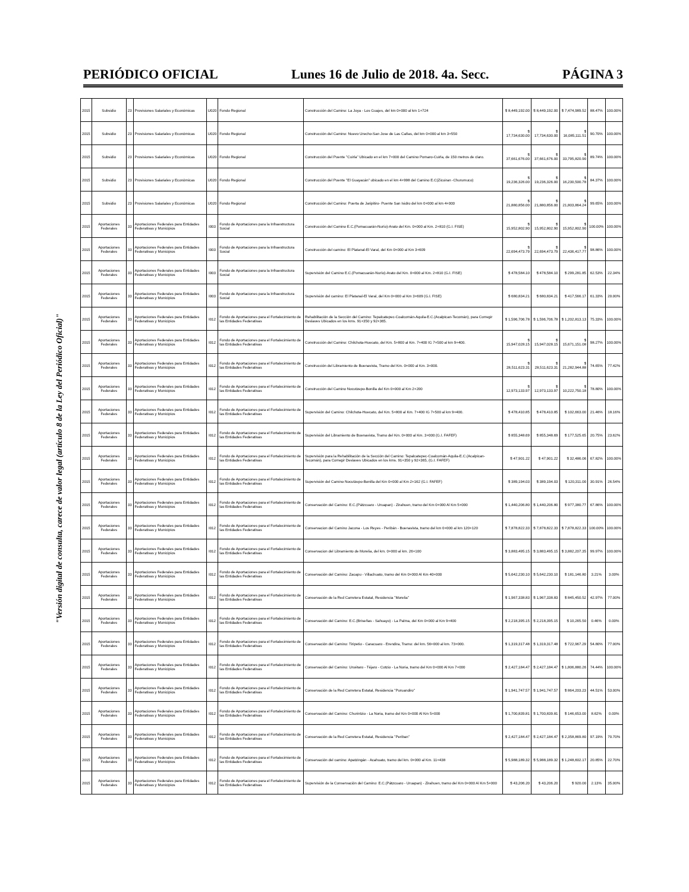PERIÓDICO OFICIAL Lunes 16 de Julio de 2018. 4a. Secc. PÁGINA 3
"Versión digital de consulta, carece de valor legal (artículo 8 de la Ley del Periódico Oficial)"
| 2015 | Subsidio | 23 | Provisiones Salariales y Económicas | U020 | Fondo Regional | Construcción del Camino: La Joya - Los Guajes, del km 0+000 al km 1+724 | $ 8,449,192.00 | $ 8,449,192.00 | $ 7,474,989.52 | 88.47% | 100.00% |
| 2015 | Subsidio | 23 | Provisiones Salariales y Económicas | U020 | Fondo Regional | Construcción del Camino: Nuevo Urecho-San Jose de Las Cañas, del km 0+000 al km 3+550 | $ 17,734,630.00 | $ 17,734,630.00 | $ 16,085,111.51 | 90.70% | 100.00% |
| 2015 | Subsidio | 23 | Provisiones Salariales y Económicas | U020 | Fondo Regional | Construcción del Puente "Cuirla" Ubicado en el km 7+000 del Camino Pomaro-Cuirla, de 150 metros de claro. | $ 37,661,676.00 | $ 37,661,676.00 | $ 33,795,820.90 | 89.74% | 100.00% |
| 2015 | Subsidio | 23 | Provisiones Salariales y Económicas | U020 | Fondo Regional | Construcción del Puente "El Guayacán" ubicado en el km 4+998 del Camino E.C(Zicuiran -Churumuco) | $ 19,236,326.00 | $ 19,236,326.00 | $ 16,230,500.78 | 84.37% | 100.00% |
| 2015 | Subsidio | 23 | Provisiones Salariales y Económicas | U020 | Fondo Regional | Construcción del Camino: Puerta de Jaripitiro- Puente San Isidro del km 0+000 al km 4+000 | $ 21,880,856.00 | $ 21,880,856.00 | $ 21,803,864.24 | 99.65% | 100.00% |
| 2015 | Aportaciones Federales | 33 | Aportaciones Federales para Entidades Federativas y Municipios | I003 | Fondo de Aportaciones para la Infraestructura Social | Construcción del Camino E.C.(Pomacuarán-Nurío)-Arato del Km. 0+000 al Km. 2+810 (G.I. FISE) | $ 15,952,802.90 | $ 15,952,802.90 | $ 15,952,802.90 | 100.00% | 100.00% |
| 2015 | Aportaciones Federales | 33 | Aportaciones Federales para Entidades Federativas y Municipios | I003 | Fondo de Aportaciones para la Infraestructura Social | Construcción del camino: El Platanal-El Varal, del Km 0+000 al Km 3+609 | $ 22,694,473.79 | $ 22,694,473.79 | $ 22,436,417.77 | 98.86% | 100.00% |
| 2015 | Aportaciones Federales | 33 | Aportaciones Federales para Entidades Federativas y Municipios | I003 | Fondo de Aportaciones para la Infraestructura Social | Supervisión del Camino E.C.(Pomacuarán-Nurío)-Arato del Km. 0+000 al Km. 2+810 (G.I. FISE) | $ 478,584.10 | $ 478,584.10 | $ 299,281.85 | 62.53% | 22.34% |
| 2015 | Aportaciones Federales | 33 | Aportaciones Federales para Entidades Federativas y Municipios | I003 | Fondo de Aportaciones para la Infraestructura Social | Supervisión del camino: El Platanal-El Varal, del Km 0+000 al Km 3+609 (G.I. FISE) | $ 680,834.21 | $ 680,834.21 | $ 417,566.17 | 61.33% | 20.00% |
| 2015 | Aportaciones Federales | 33 | Aportaciones Federales para Entidades Federativas y Municipios | I012 | Fondo de Aportaciones para el Fortalecimiento de las Entidades Federativas | Rehabilitación de la Sección del Camino: Tepalcatepec-Coalcomán-Aquila-E.C.(Acalpican-Tecomán), para Corregir Deslaves Ubicados en los kms. 91+350 y 92+365. | $ 1,596,706.78 | $ 1,596,706.78 | $ 1,202,813.13 | 75.33% | 100.00% |
| 2015 | Aportaciones Federales | 33 | Aportaciones Federales para Entidades Federativas y Municipios | I012 | Fondo de Aportaciones para el Fortalecimiento de las Entidades Federativas | Construcción del Camino: Chilchota-Huecato, del Km. 5+800 al Km. 7+400 IG 7+500 al km 9+400. | $ 15,947,028.15 | $ 15,947,028.15 | $ 15,671,151.08 | 98.27% | 100.00% |
| 2015 | Aportaciones Federales | 33 | Aportaciones Federales para Entidades Federativas y Municipios | I012 | Fondo de Aportaciones para el Fortalecimiento de las Entidades Federativas | Construcción del Libramiento de Buenavista, Tramo del Km. 0+000 al Km. 3+000. | $ 28,511,623.31 | $ 28,511,623.31 | $ 21,282,944.88 | 74.65% | 77.42% |
| 2015 | Aportaciones Federales | 33 | Aportaciones Federales para Entidades Federativas y Municipios | I012 | Fondo de Aportaciones para el Fortalecimiento de las Entidades Federativas | Construcción del Camino Nocutzepo-Bonilla del Km 0+000 al Km 2+200 | $ 12,973,133.97 | $ 12,973,133.97 | $ 10,222,750.18 | 78.80% | 100.00% |
| 2015 | Aportaciones Federales | 33 | Aportaciones Federales para Entidades Federativas y Municipios | I012 | Fondo de Aportaciones para el Fortalecimiento de las Entidades Federativas | Supervisión del Camino: Chilchota-Huecato, del Km. 5+800 al Km. 7+400 IG 7+500 al km 9+400. | $ 478,410.85 | $ 478,410.85 | $ 102,663.00 | 21.46% | 18.16% |
| 2015 | Aportaciones Federales | 33 | Aportaciones Federales para Entidades Federativas y Municipios | I012 | Fondo de Aportaciones para el Fortalecimiento de las Entidades Federativas | Supervisión del Libramiento de Buenavista, Tramo del Km. 0+000 al Km. 3+000 (G.I. FAFEF) | $ 855,348.69 | $ 855,348.69 | $ 177,525.65 | 20.75% | 23.62% |
| 2015 | Aportaciones Federales | 33 | Aportaciones Federales para Entidades Federativas y Municipios | I012 | Fondo de Aportaciones para el Fortalecimiento de las Entidades Federativas | Supervisión para la Rehabilitación de la Sección del Camino: Tepalcatepec-Coalcomán-Aquila-E.C.(Acalpican-Tecomán), para Corregir Deslaves Ubicados en los kms. 91+350 y 92+365, (G.I. FAFEF) | $ 47,901.22 | $ 47,901.22 | $ 32,486.06 | 67.82% | 100.00% |
| 2015 | Aportaciones Federales | 33 | Aportaciones Federales para Entidades Federativas y Municipios | I012 | Fondo de Aportaciones para el Fortalecimiento de las Entidades Federativas | Supervisión del Camino Nocutzepo-Bonilla del Km 0+000 al Km 2+162 (G.I. FAFEF) | $ 389,194.03 | $ 389,194.03 | $ 120,311.00 | 30.91% | 26.54% |
| 2015 | Aportaciones Federales | 33 | Aportaciones Federales para Entidades Federativas y Municipios | I012 | Fondo de Aportaciones para el Fortalecimiento de las Entidades Federativas | Conservación del Camino: E.C.(Pátzcuaro - Uruapan) - Zirahuen, tramo del Km 0+000 Al Km 5+000 | $ 1,440,206.80 | $ 1,440,206.80 | $ 977,380.77 | 67.86% | 100.00% |
| 2015 | Aportaciones Federales | 33 | Aportaciones Federales para Entidades Federativas y Municipios | I012 | Fondo de Aportaciones para el Fortalecimiento de las Entidades Federativas | Conservacion del Camino Jacona - Los Reyes - Peribán - Buenavista, tramo del km 0+000 al km 120+120 | $ 7,878,822.33 | $ 7,878,822.33 | $ 7,878,822.33 | 100.00% | 100.00% |
| 2015 | Aportaciones Federales | 33 | Aportaciones Federales para Entidades Federativas y Municipios | I012 | Fondo de Aportaciones para el Fortalecimiento de las Entidades Federativas | Conservacion del Libramiento de Morelia, del km. 0+000 al km. 26+100 | $ 3,883,495.15 | $ 3,883,495.15 | $ 3,882,207.35 | 99.97% | 100.00% |
| 2015 | Aportaciones Federales | 33 | Aportaciones Federales para Entidades Federativas y Municipios | I012 | Fondo de Aportaciones para el Fortalecimiento de las Entidades Federativas | Conservación del Camino: Zacapu - Villachuato, tramo del Km 0+000 Al Km 40+000 | $ 5,642,230.10 | $ 5,642,230.10 | $ 181,146.80 | 3.21% | 3.00% |
| 2015 | Aportaciones Federales | 33 | Aportaciones Federales para Entidades Federativas y Municipios | I012 | Fondo de Aportaciones para el Fortalecimiento de las Entidades Federativas | Conservación de la Red Carretera Estatal, Residencia "Morelia" | $ 1,967,338.83 | $ 1,967,338.83 | $ 845,450.52 | 42.97% | 77.00% |
| 2015 | Aportaciones Federales | 33 | Aportaciones Federales para Entidades Federativas y Municipios | I012 | Fondo de Aportaciones para el Fortalecimiento de las Entidades Federativas | Conservación del Camino: E.C.(Briseñas - Sahuayo) - La Palma, del Km 0+000 al Km 9+400 | $ 2,218,395.15 | $ 2,218,395.15 | $ 10,265.50 | 0.46% | 0.00% |
| 2015 | Aportaciones Federales | 33 | Aportaciones Federales para Entidades Federativas y Municipios | I012 | Fondo de Aportaciones para el Fortalecimiento de las Entidades Federativas | Conservación del Camino: Tiripetio - Caracuaro - Erendira, Tramo: del km. 56+000 al km. 73+000. | $ 1,319,317.48 | $ 1,319,317.48 | $ 722,967.29 | 54.80% | 77.00% |
| 2015 | Aportaciones Federales | 33 | Aportaciones Federales para Entidades Federativas y Municipios | I012 | Fondo de Aportaciones para el Fortalecimiento de las Entidades Federativas | Conservación del Camino: Uruétaro - Téjaro - Cotzio - La Noria, tramo del Km 0+000 Al Km 7+000 | $ 2,427,184.47 | $ 2,427,184.47 | $ 1,806,880.26 | 74.44% | 100.00% |
| 2015 | Aportaciones Federales | 33 | Aportaciones Federales para Entidades Federativas y Municipios | I012 | Fondo de Aportaciones para el Fortalecimiento de las Entidades Federativas | Conservación de la Red Carretera Estatal, Residencia "Puruandiro" | $ 1,941,747.57 | $ 1,941,747.57 | $ 864,203.23 | 44.51% | 53.00% |
| 2015 | Aportaciones Federales | 33 | Aportaciones Federales para Entidades Federativas y Municipios | I012 | Fondo de Aportaciones para el Fortalecimiento de las Entidades Federativas | Conservación del Camino: Churintzio - La Noria, tramo del Km 0+000 Al Km 5+000 | $ 1,700,839.81 | $ 1,700,839.81 | $ 146,653.00 | 8.62% | 0.00% |
| 2015 | Aportaciones Federales | 33 | Aportaciones Federales para Entidades Federativas y Municipios | I012 | Fondo de Aportaciones para el Fortalecimiento de las Entidades Federativas | Conservación de la Red Carretera Estatal, Residencia "Periban" | $ 2,427,184.47 | $ 2,427,184.47 | $ 2,358,869.80 | 97.19% | 70.70% |
| 2015 | Aportaciones Federales | 33 | Aportaciones Federales para Entidades Federativas y Municipios | I012 | Fondo de Aportaciones para el Fortalecimiento de las Entidades Federativas | Conservación del camino: Apatzingán - Acahuato, tramo del km. 0+000 al Km. 11+438 | $ 5,988,189.32 | $ 5,988,189.32 | $ 1,248,602.17 | 20.85% | 22.70% |
| 2015 | Aportaciones Federales | 33 | Aportaciones Federales para Entidades Federativas y Municipios | I012 | Fondo de Aportaciones para el Fortalecimiento de las Entidades Federativas | Supervisión de la Conservación del Camino: E.C.(Pátzcuaro - Uruapan) - Zirahuen, tramo del Km 0+000 Al Km 5+000 | $ 43,206.20 | $ 43,206.20 | $ 920.00 | 2.13% | 35.00% |